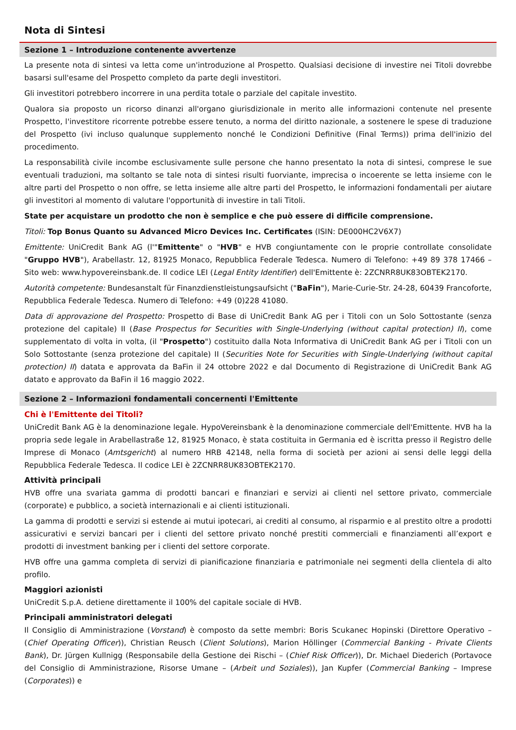Nota di Sintesi
Sezione 1 – Introduzione contenente avvertenze
La presente nota di sintesi va letta come un'introduzione al Prospetto. Qualsiasi decisione di investire nei Titoli dovrebbe basarsi sull'esame del Prospetto completo da parte degli investitori.
Gli investitori potrebbero incorrere in una perdita totale o parziale del capitale investito.
Qualora sia proposto un ricorso dinanzi all'organo giurisdizionale in merito alle informazioni contenute nel presente Prospetto, l'investitore ricorrente potrebbe essere tenuto, a norma del diritto nazionale, a sostenere le spese di traduzione del Prospetto (ivi incluso qualunque supplemento nonché le Condizioni Definitive (Final Terms)) prima dell'inizio del procedimento.
La responsabilità civile incombe esclusivamente sulle persone che hanno presentato la nota di sintesi, comprese le sue eventuali traduzioni, ma soltanto se tale nota di sintesi risulti fuorviante, imprecisa o incoerente se letta insieme con le altre parti del Prospetto o non offre, se letta insieme alle altre parti del Prospetto, le informazioni fondamentali per aiutare gli investitori al momento di valutare l'opportunità di investire in tali Titoli.
State per acquistare un prodotto che non è semplice e che può essere di difficile comprensione.
Titoli: Top Bonus Quanto su Advanced Micro Devices Inc. Certificates (ISIN: DE000HC2V6X7)
Emittente: UniCredit Bank AG (l'"Emittente" o "HVB" e HVB congiuntamente con le proprie controllate consolidate "Gruppo HVB"), Arabellastr. 12, 81925 Monaco, Repubblica Federale Tedesca. Numero di Telefono: +49 89 378 17466 – Sito web: www.hypovereinsbank.de. Il codice LEI (Legal Entity Identifier) dell'Emittente è: 2ZCNRR8UK83OBTEK2170.
Autorità competente: Bundesanstalt für Finanzdienstleistungsaufsicht ("BaFin"), Marie-Curie-Str. 24-28, 60439 Francoforte, Repubblica Federale Tedesca. Numero di Telefono: +49 (0)228 41080.
Data di approvazione del Prospetto: Prospetto di Base di UniCredit Bank AG per i Titoli con un Solo Sottostante (senza protezione del capitale) II (Base Prospectus for Securities with Single-Underlying (without capital protection) II), come supplementato di volta in volta, (il "Prospetto") costituito dalla Nota Informativa di UniCredit Bank AG per i Titoli con un Solo Sottostante (senza protezione del capitale) II (Securities Note for Securities with Single-Underlying (without capital protection) II) datata e approvata da BaFin il 24 ottobre 2022 e dal Documento di Registrazione di UniCredit Bank AG datato e approvato da BaFin il 16 maggio 2022.
Sezione 2 – Informazioni fondamentali concernenti l'Emittente
Chi è l'Emittente dei Titoli?
UniCredit Bank AG è la denominazione legale. HypoVereinsbank è la denominazione commerciale dell'Emittente. HVB ha la propria sede legale in Arabellastraße 12, 81925 Monaco, è stata costituita in Germania ed è iscritta presso il Registro delle Imprese di Monaco (Amtsgericht) al numero HRB 42148, nella forma di società per azioni ai sensi delle leggi della Repubblica Federale Tedesca. Il codice LEI è 2ZCNRR8UK83OBTEK2170.
Attività principali
HVB offre una svariata gamma di prodotti bancari e finanziari e servizi ai clienti nel settore privato, commerciale (corporate) e pubblico, a società internazionali e ai clienti istituzionali.
La gamma di prodotti e servizi si estende ai mutui ipotecari, ai crediti al consumo, al risparmio e al prestito oltre a prodotti assicurativi e servizi bancari per i clienti del settore privato nonché prestiti commerciali e finanziamenti all’export e prodotti di investment banking per i clienti del settore corporate.
HVB offre una gamma completa di servizi di pianificazione finanziaria e patrimoniale nei segmenti della clientela di alto profilo.
Maggiori azionisti
UniCredit S.p.A. detiene direttamente il 100% del capitale sociale di HVB.
Principali amministratori delegati
Il Consiglio di Amministrazione (Vorstand) è composto da sette membri: Boris Scukanec Hopinski (Direttore Operativo – (Chief Operating Officer)), Christian Reusch (Client Solutions), Marion Höllinger (Commercial Banking - Private Clients Bank), Dr. Jürgen Kullnigg (Responsabile della Gestione dei Rischi – (Chief Risk Officer)), Dr. Michael Diederich (Portavoce del Consiglio di Amministrazione, Risorse Umane – (Arbeit und Soziales)), Jan Kupfer (Commercial Banking – Imprese (Corporates)) e